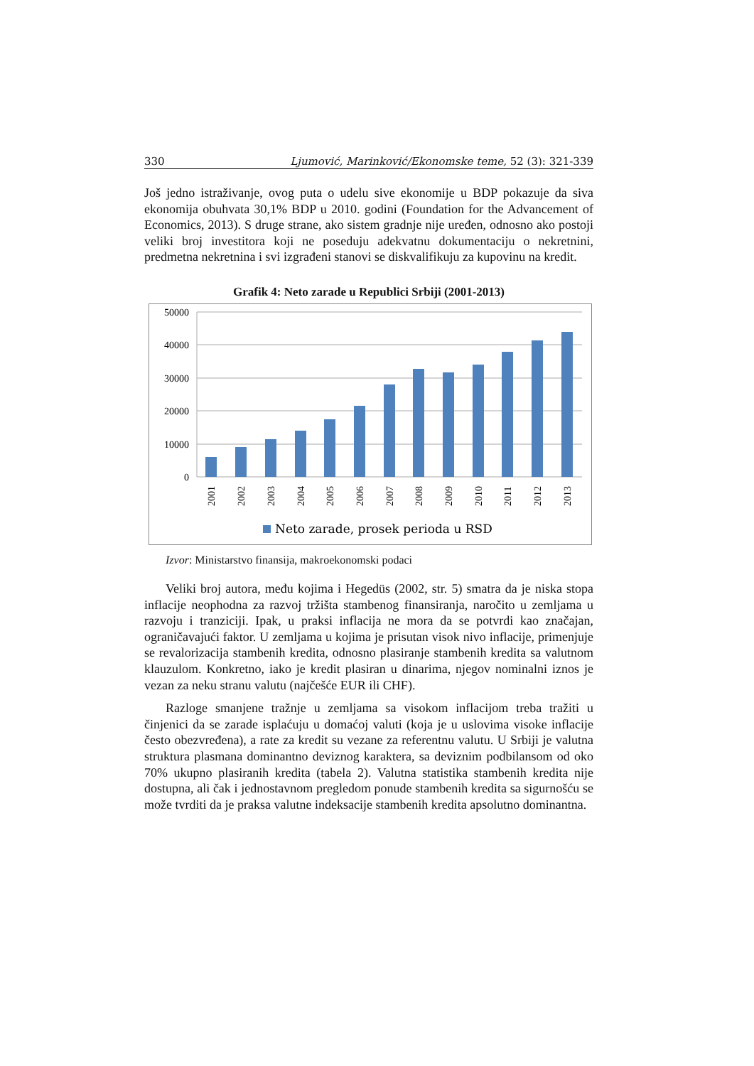330 Ljumović, Marinković/Ekonomske teme, 52 (3): 321-339
Još jedno istraživanje, ovog puta o udelu sive ekonomije u BDP pokazuje da siva ekonomija obuhvata 30,1% BDP u 2010. godini (Foundation for the Advancement of Economics, 2013). S druge strane, ako sistem gradnje nije uređen, odnosno ako postoji veliki broj investitora koji ne poseduju adekvatnu dokumentaciju o nekretnini, predmetna nekretnina i svi izgrađeni stanovi se diskvalifikuju za kupovinu na kredit.
Grafik 4: Neto zarade u Republici Srbiji (2001-2013)
50000
40000
30000
20000
10000
0
2001
2002
2003
2004
2005
2006
2007
2008
2009
2010
2011
2012
2013
Neto zarade, prosek perioda u RSD
Izvor: Ministarstvo finansija, makroekonomski podaci
Veliki broj autora, među kojima i Hegedüs (2002, str. 5) smatra da je niska stopa inflacije neophodna za razvoj tržišta stambenog finansiranja, naročito u zemljama u razvoju i tranziciji. Ipak, u praksi inflacija ne mora da se potvrdi kao značajan, ograničavajući faktor. U zemljama u kojima je prisutan visok nivo inflacije, primenjuje se revalorizacija stambenih kredita, odnosno plasiranje stambenih kredita sa valutnom klauzulom. Konkretno, iako je kredit plasiran u dinarima, njegov nominalni iznos je vezan za neku stranu valutu (najčešće EUR ili CHF).
Razloge smanjene tražnje u zemljama sa visokom inflacijom treba tražiti u činjenici da se zarade isplaćuju u domaćoj valuti (koja je u uslovima visoke inflacije često obezvređena), a rate za kredit su vezane za referentnu valutu. U Srbiji je valutna struktura plasmana dominantno deviznog karaktera, sa deviznim podbilansom od oko 70% ukupno plasiranih kredita (tabela 2). Valutna statistika stambenih kredita nije dostupna, ali čak i jednostavnom pregledom ponude stambenih kredita sa sigurnošću se može tvrditi da je praksa valutne indeksacije stambenih kredita apsolutno dominantna.